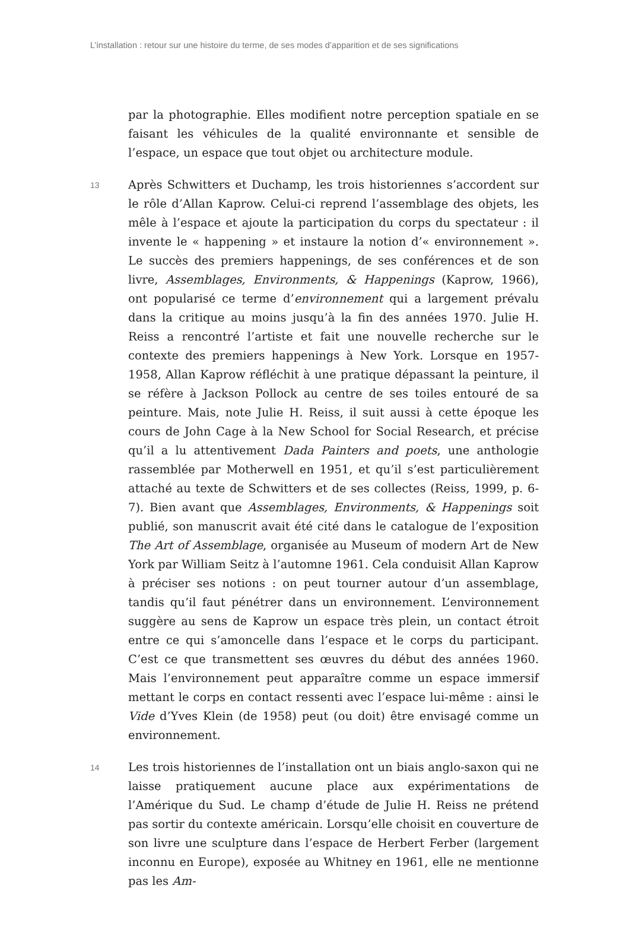L’installation : retour sur une histoire du terme, de ses modes d’apparition et de ses significations
par la photographie. Elles modifient notre perception spatiale en se faisant les véhicules de la qualité environnante et sensible de l’espace, un espace que tout objet ou architecture module.
13
Après Schwitters et Duchamp, les trois historiennes s’accordent sur le rôle d’Allan Kaprow. Celui-ci reprend l’assemblage des objets, les mêle à l’espace et ajoute la participation du corps du spectateur : il invente le « happening » et instaure la notion d’« environnement ». Le succès des premiers happenings, de ses conférences et de son livre, Assemblages, Environments, & Happenings (Kaprow, 1966), ont popularisé ce terme d’environnement qui a largement prévalu dans la critique au moins jusqu’à la fin des années 1970. Julie H. Reiss a rencontré l’artiste et fait une nouvelle recherche sur le contexte des premiers happenings à New York. Lorsque en 1957-1958, Allan Kaprow réfléchit à une pratique dépassant la peinture, il se réfère à Jackson Pollock au centre de ses toiles entouré de sa peinture. Mais, note Julie H. Reiss, il suit aussi à cette époque les cours de John Cage à la New School for Social Research, et précise qu’il a lu attentivement Dada Painters and poets, une anthologie rassemblée par Motherwell en 1951, et qu’il s’est particulièrement attaché au texte de Schwitters et de ses collectes (Reiss, 1999, p. 6-7). Bien avant que Assemblages, Environments, & Happenings soit publié, son manuscrit avait été cité dans le catalogue de l’exposition The Art of Assemblage, organisée au Museum of modern Art de New York par William Seitz à l’automne 1961. Cela conduisit Allan Kaprow à préciser ses notions : on peut tourner autour d’un assemblage, tandis qu’il faut pénétrer dans un environnement. L’environnement suggère au sens de Kaprow un espace très plein, un contact étroit entre ce qui s’amoncelle dans l’espace et le corps du participant. C’est ce que transmettent ses œuvres du début des années 1960. Mais l’environnement peut apparaître comme un espace immersif mettant le corps en contact ressenti avec l’espace lui-même : ainsi le Vide d’Yves Klein (de 1958) peut (ou doit) être envisagé comme un environnement.
14
Les trois historiennes de l’installation ont un biais anglo-saxon qui ne laisse pratiquement aucune place aux expérimentations de l’Amérique du Sud. Le champ d’étude de Julie H. Reiss ne prétend pas sortir du contexte américain. Lorsqu’elle choisit en couverture de son livre une sculpture dans l’espace de Herbert Ferber (largement inconnu en Europe), exposée au Whitney en 1961, elle ne mentionne pas les Am-